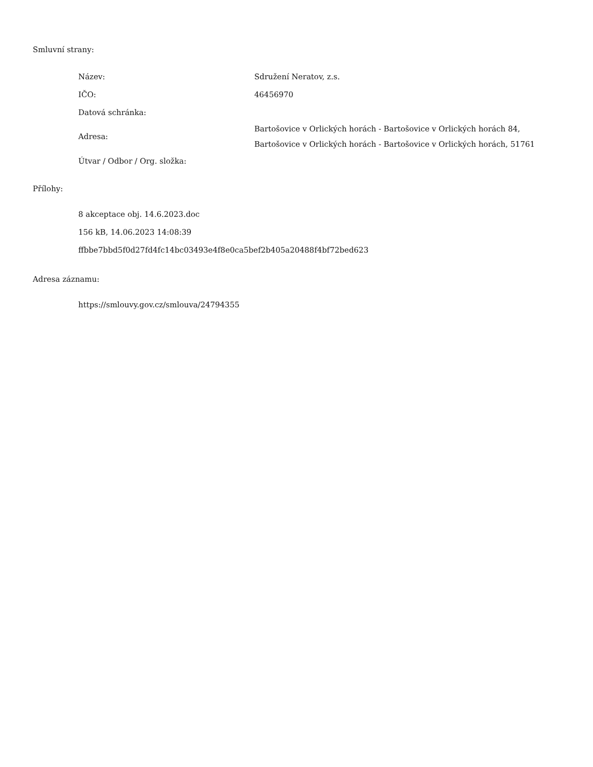Smluvní strany:
| Název: | Sdružení Neratov, z.s. |
| IČO: | 46456970 |
| Datová schránka: | |
| Adresa: | Bartošovice v Orlických horách - Bartošovice v Orlických horách 84, Bartošovice v Orlických horách - Bartošovice v Orlických horách, 51761 |
| Útvar / Odbor / Org. složka: | |
Přílohy:
8 akceptace obj. 14.6.2023.doc
156 kB, 14.06.2023 14:08:39
ffbbe7bbd5f0d27fd4fc14bc03493e4f8e0ca5bef2b405a20488f4bf72bed623
Adresa záznamu:
https://smlouvy.gov.cz/smlouva/24794355